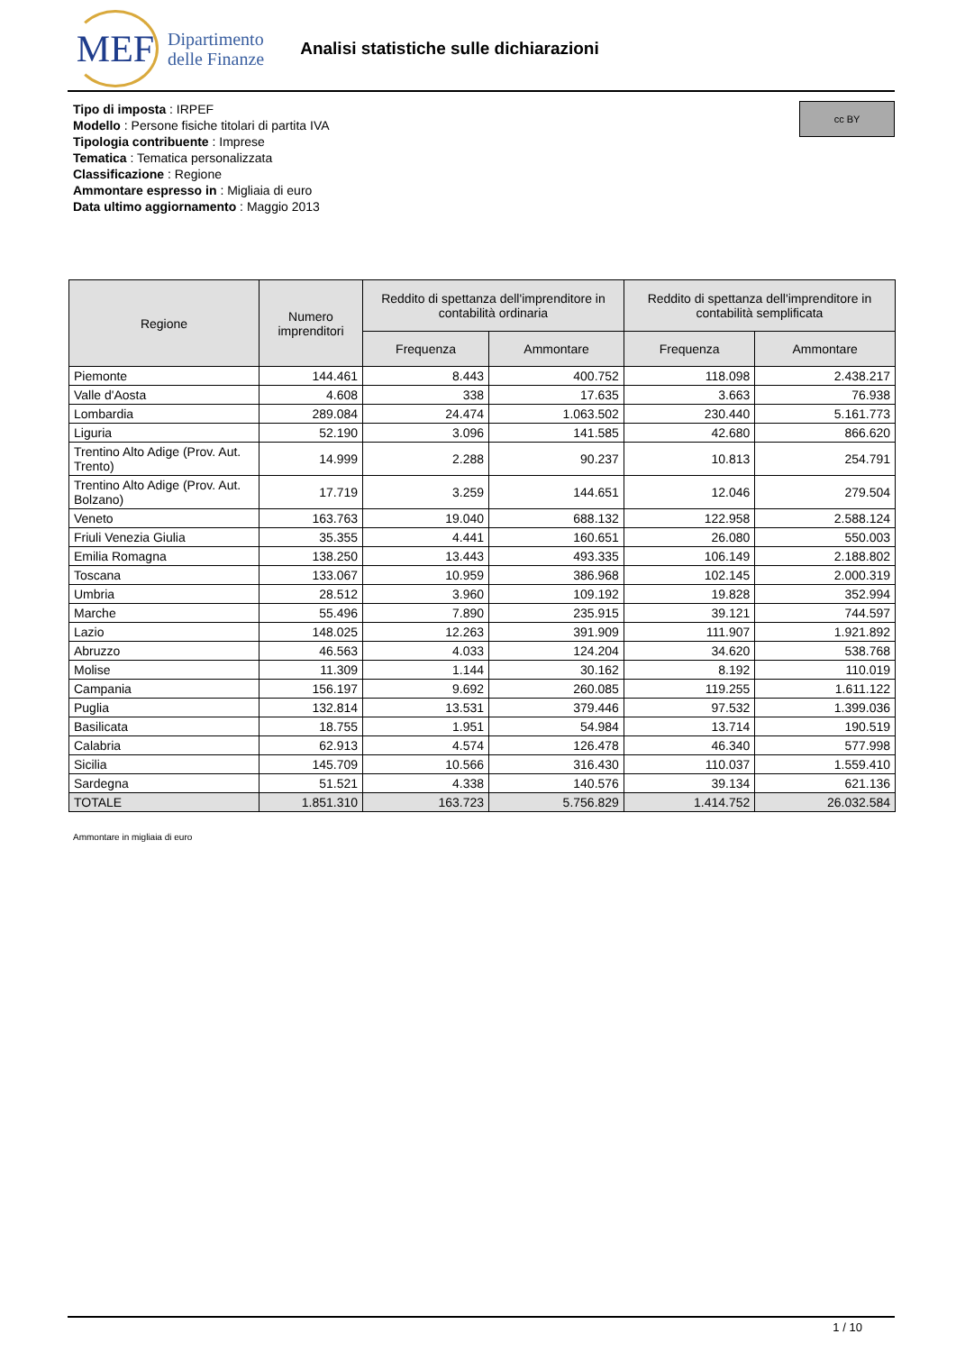MEF
Dipartimento
delle Finanze
Analisi statistiche sulle dichiarazioni
cc BY
Tipo di imposta : IRPEF
Modello : Persone fisiche titolari di partita IVA
Tipologia contribuente : Imprese
Tematica : Tematica personalizzata
Classificazione : Regione
Ammontare espresso in : Migliaia di euro
Data ultimo aggiornamento : Maggio 2013
| Regione | Numero imprenditori | Reddito di spettanza dell'imprenditore in contabilità ordinaria | | Reddito di spettanza dell'imprenditore in contabilità semplificata | |
| --- | --- | --- | --- | --- | --- |
| | | Frequenza | Ammontare | Frequenza | Ammontare |
| Piemonte | 144.461 | 8.443 | 400.752 | 118.098 | 2.438.217 |
| Valle d'Aosta | 4.608 | 338 | 17.635 | 3.663 | 76.938 |
| Lombardia | 289.084 | 24.474 | 1.063.502 | 230.440 | 5.161.773 |
| Liguria | 52.190 | 3.096 | 141.585 | 42.680 | 866.620 |
| Trentino Alto Adige (Prov. Aut. Trento) | 14.999 | 2.288 | 90.237 | 10.813 | 254.791 |
| Trentino Alto Adige (Prov. Aut. Bolzano) | 17.719 | 3.259 | 144.651 | 12.046 | 279.504 |
| Veneto | 163.763 | 19.040 | 688.132 | 122.958 | 2.588.124 |
| Friuli Venezia Giulia | 35.355 | 4.441 | 160.651 | 26.080 | 550.003 |
| Emilia Romagna | 138.250 | 13.443 | 493.335 | 106.149 | 2.188.802 |
| Toscana | 133.067 | 10.959 | 386.968 | 102.145 | 2.000.319 |
| Umbria | 28.512 | 3.960 | 109.192 | 19.828 | 352.994 |
| Marche | 55.496 | 7.890 | 235.915 | 39.121 | 744.597 |
| Lazio | 148.025 | 12.263 | 391.909 | 111.907 | 1.921.892 |
| Abruzzo | 46.563 | 4.033 | 124.204 | 34.620 | 538.768 |
| Molise | 11.309 | 1.144 | 30.162 | 8.192 | 110.019 |
| Campania | 156.197 | 9.692 | 260.085 | 119.255 | 1.611.122 |
| Puglia | 132.814 | 13.531 | 379.446 | 97.532 | 1.399.036 |
| Basilicata | 18.755 | 1.951 | 54.984 | 13.714 | 190.519 |
| Calabria | 62.913 | 4.574 | 126.478 | 46.340 | 577.998 |
| Sicilia | 145.709 | 10.566 | 316.430 | 110.037 | 1.559.410 |
| Sardegna | 51.521 | 4.338 | 140.576 | 39.134 | 621.136 |
| TOTALE | 1.851.310 | 163.723 | 5.756.829 | 1.414.752 | 26.032.584 |
Ammontare in migliaia di euro
1 / 10